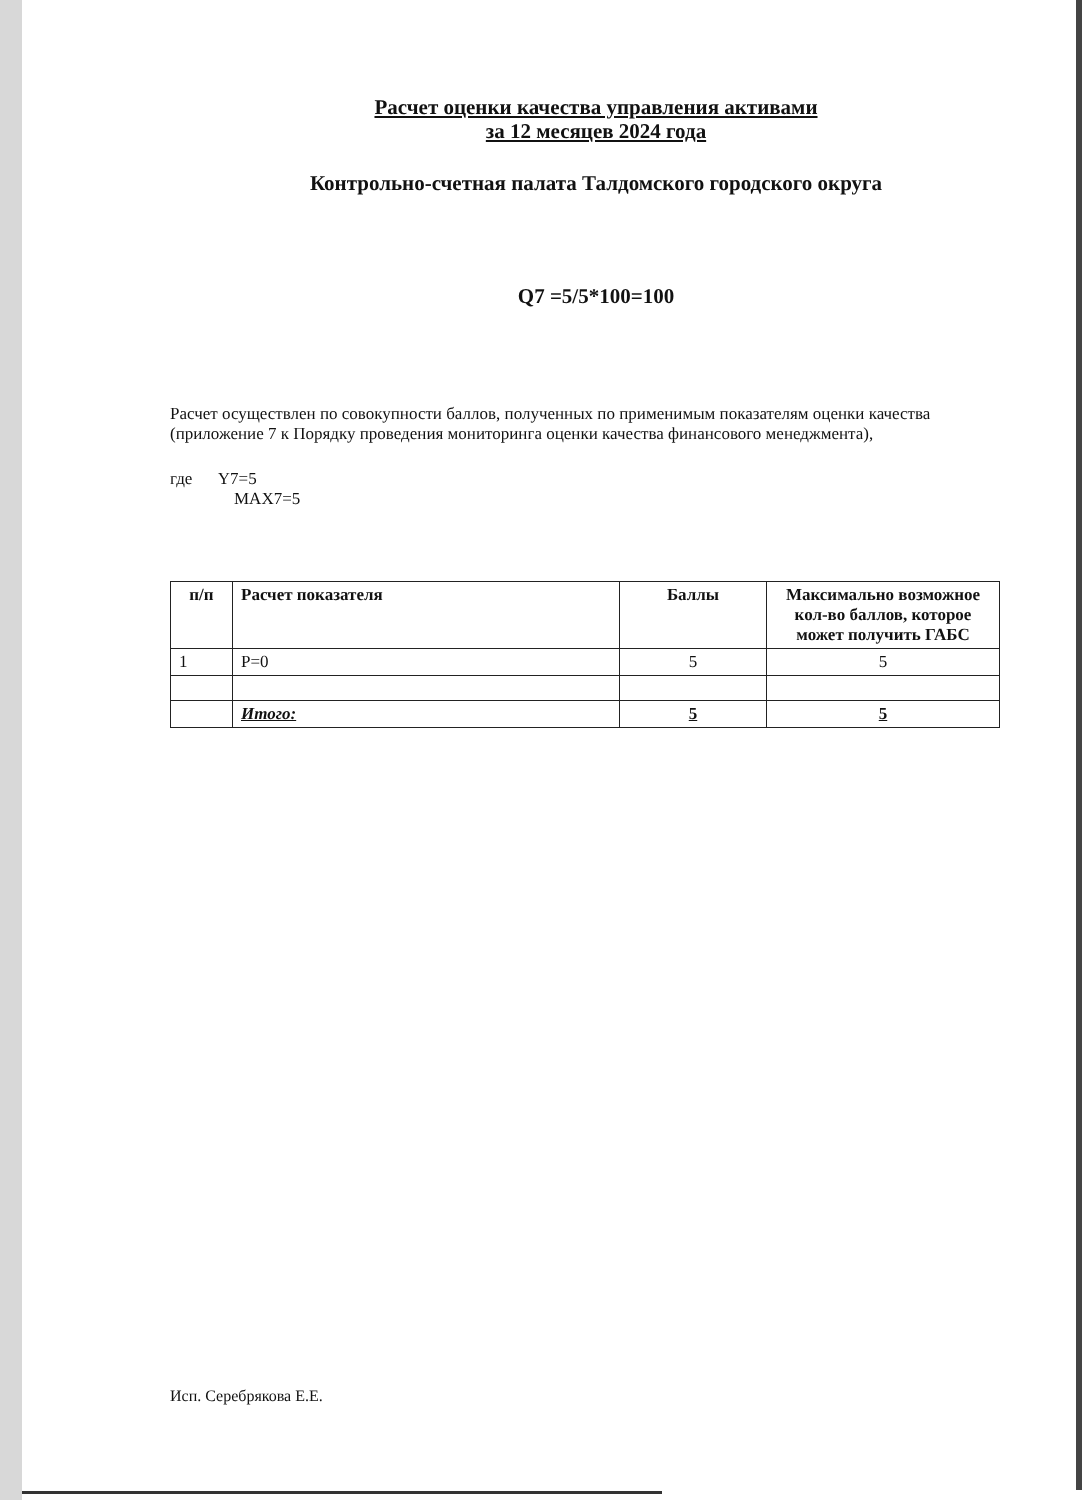Расчет оценки качества управления активами
за 12 месяцев 2024 года
Контрольно-счетная палата Талдомского городского округа
Q7 =5/5*100=100
Расчет осуществлен по совокупности баллов, полученных по применимым показателям оценки качества (приложение 7 к Порядку проведения мониторинга оценки качества финансового менеджмента),
где Y7=5
MAX7=5
| п/п | Расчет показателя | Баллы | Максимально возможное кол-во баллов, которое может получить ГАБС |
| --- | --- | --- | --- |
| 1 | P=0 | 5 | 5 |
| | Итого: | 5 | 5 |
Исп. Серебрякова Е.Е.